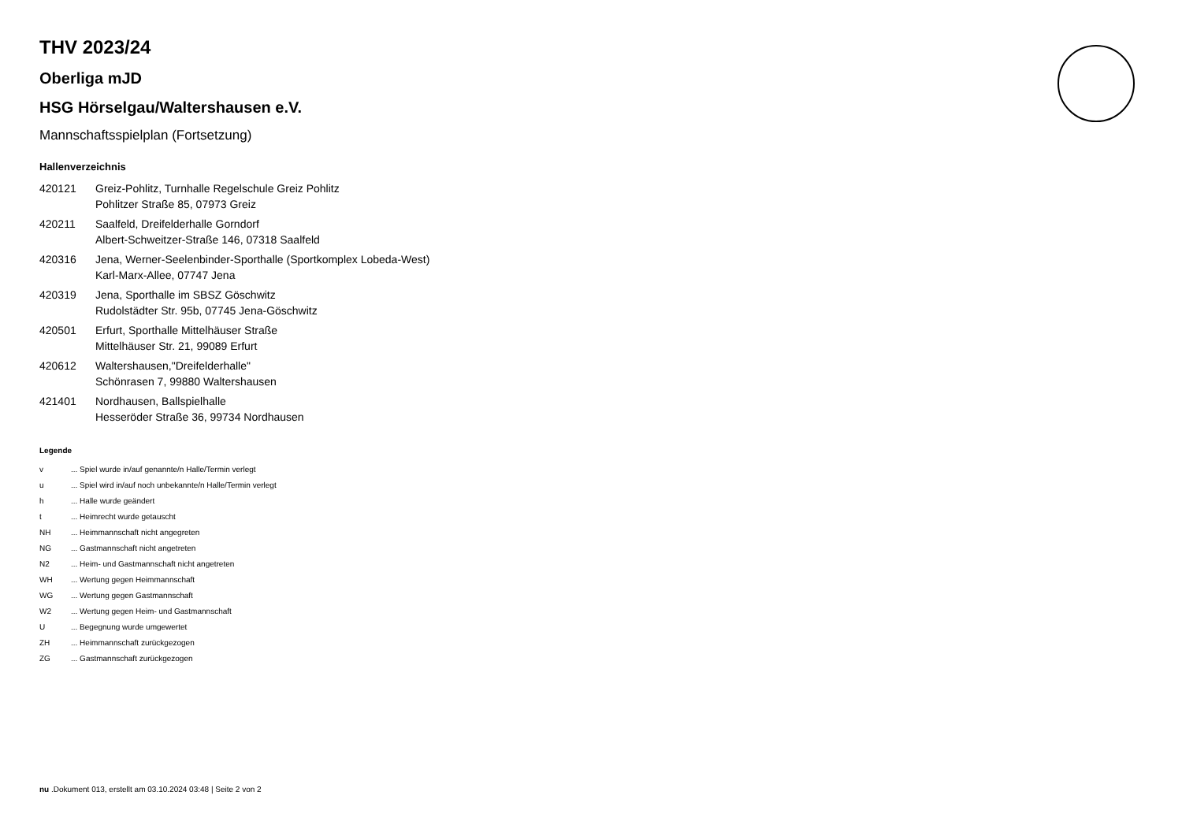THV 2023/24
Oberliga mJD
HSG Hörselgau/Waltershausen e.V.
Mannschaftsspielplan (Fortsetzung)
Hallenverzeichnis
| 420121 | Greiz-Pohlitz, Turnhalle Regelschule Greiz Pohlitz Pohlitzer Straße 85, 07973 Greiz |
| 420211 | Saalfeld, Dreifelderhalle Gorndorf Albert-Schweitzer-Straße 146, 07318 Saalfeld |
| 420316 | Jena, Werner-Seelenbinder-Sporthalle (Sportkomplex Lobeda-West) Karl-Marx-Allee, 07747 Jena |
| 420319 | Jena, Sporthalle im SBSZ Göschwitz Rudolstädter Str. 95b, 07745 Jena-Göschwitz |
| 420501 | Erfurt, Sporthalle Mittelhäuser Straße Mittelhäuser Str. 21, 99089 Erfurt |
| 420612 | Waltershausen,"Dreifelderhalle" Schönrasen 7, 99880 Waltershausen |
| 421401 | Nordhausen, Ballspielhalle Hesseröder Straße 36, 99734 Nordhausen |
Legende
| v | ... Spiel wurde in/auf genannte/n Halle/Termin verlegt |
| u | ... Spiel wird in/auf noch unbekannte/n Halle/Termin verlegt |
| h | ... Halle wurde geändert |
| t | ... Heimrecht wurde getauscht |
| NH | ... Heimmannschaft nicht angegreten |
| NG | ... Gastmannschaft nicht angetreten |
| N2 | ... Heim- und Gastmannschaft nicht angetreten |
| WH | ... Wertung gegen Heimmannschaft |
| WG | ... Wertung gegen Gastmannschaft |
| W2 | ... Wertung gegen Heim- und Gastmannschaft |
| U | ... Begegnung wurde umgewertet |
| ZH | ... Heimmannschaft zurückgezogen |
| ZG | ... Gastmannschaft zurückgezogen |
nu .Dokument 013, erstellt am 03.10.2024 03:48 | Seite 2 von 2